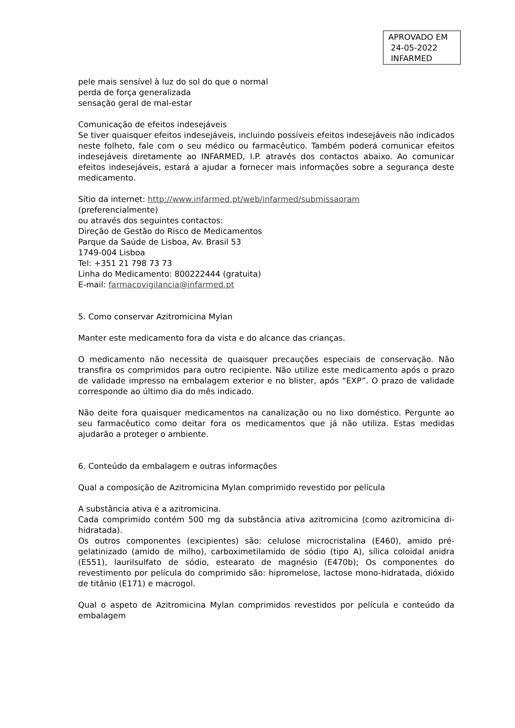APROVADO EM
24-05-2022
INFARMED
pele mais sensível à luz do sol do que o normal
perda de força generalizada
sensação geral de mal-estar
Comunicação de efeitos indesejáveis
Se tiver quaisquer efeitos indesejáveis, incluindo possíveis efeitos indesejáveis não indicados neste folheto, fale com o seu médico ou farmacêutico. Também poderá comunicar efeitos indesejáveis diretamente ao INFARMED, I.P. através dos contactos abaixo. Ao comunicar efeitos indesejáveis, estará a ajudar a fornecer mais informações sobre a segurança deste medicamento.
Sítio da internet: http://www.infarmed.pt/web/infarmed/submissaoram
(preferencialmente)
ou através dos seguintes contactos:
Direção de Gestão do Risco de Medicamentos
Parque da Saúde de Lisboa, Av. Brasil 53
1749-004 Lisboa
Tel: +351 21 798 73 73
Linha do Medicamento: 800222444 (gratuita)
E-mail: farmacovigilancia@infarmed.pt
5. Como conservar Azitromicina Mylan
Manter este medicamento fora da vista e do alcance das crianças.
O medicamento não necessita de quaisquer precauções especiais de conservação. Não transfira os comprimidos para outro recipiente. Não utilize este medicamento após o prazo de validade impresso na embalagem exterior e no blister, após “EXP”. O prazo de validade corresponde ao último dia do mês indicado.
Não deite fora quaisquer medicamentos na canalização ou no lixo doméstico. Pergunte ao seu farmacêutico como deitar fora os medicamentos que já não utiliza. Estas medidas ajudarão a proteger o ambiente.
6. Conteúdo da embalagem e outras informações
Qual a composição de Azitromicina Mylan comprimido revestido por película
A substância ativa é a azitromicina.
Cada comprimido contém 500 mg da substância ativa azitromicina (como azitromicina di-hidratada).
Os outros componentes (excipientes) são: celulose microcristalina (E460), amido pré-gelatinizado (amido de milho), carboximetilamido de sódio (tipo A), sílica coloidal anidra (E551), laurilsulfato de sódio, estearato de magnésio (E470b); Os componentes do revestimento por película do comprimido são: hipromelose, lactose mono-hidratada, dióxido de titânio (E171) e macrogol.
Qual o aspeto de Azitromicina Mylan comprimidos revestidos por película e conteúdo da embalagem